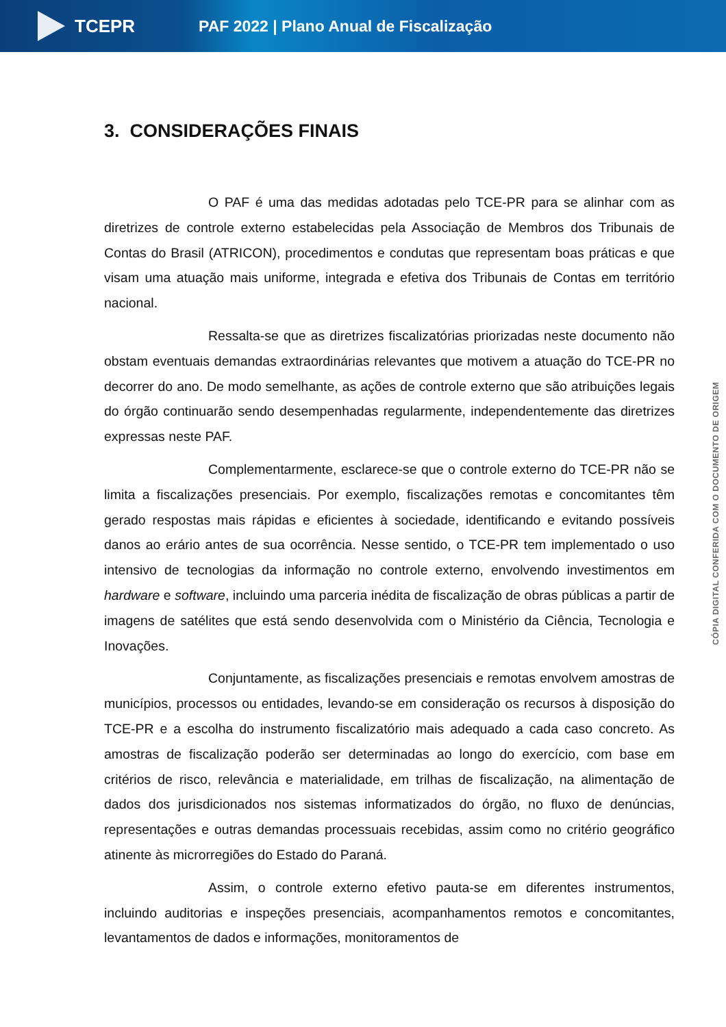TCEPR
PAF 2022 | Plano Anual de Fiscalização
3. CONSIDERAÇÕES FINAIS
O PAF é uma das medidas adotadas pelo TCE-PR para se alinhar com as diretrizes de controle externo estabelecidas pela Associação de Membros dos Tribunais de Contas do Brasil (ATRICON), procedimentos e condutas que representam boas práticas e que visam uma atuação mais uniforme, integrada e efetiva dos Tribunais de Contas em território nacional.
Ressalta-se que as diretrizes fiscalizatórias priorizadas neste documento não obstam eventuais demandas extraordinárias relevantes que motivem a atuação do TCE-PR no decorrer do ano. De modo semelhante, as ações de controle externo que são atribuições legais do órgão continuarão sendo desempenhadas regularmente, independentemente das diretrizes expressas neste PAF.
Complementarmente, esclarece-se que o controle externo do TCE-PR não se limita a fiscalizações presenciais. Por exemplo, fiscalizações remotas e concomitantes têm gerado respostas mais rápidas e eficientes à sociedade, identificando e evitando possíveis danos ao erário antes de sua ocorrência. Nesse sentido, o TCE-PR tem implementado o uso intensivo de tecnologias da informação no controle externo, envolvendo investimentos em hardware e software, incluindo uma parceria inédita de fiscalização de obras públicas a partir de imagens de satélites que está sendo desenvolvida com o Ministério da Ciência, Tecnologia e Inovações.
Conjuntamente, as fiscalizações presenciais e remotas envolvem amostras de municípios, processos ou entidades, levando-se em consideração os recursos à disposição do TCE-PR e a escolha do instrumento fiscalizatório mais adequado a cada caso concreto. As amostras de fiscalização poderão ser determinadas ao longo do exercício, com base em critérios de risco, relevância e materialidade, em trilhas de fiscalização, na alimentação de dados dos jurisdicionados nos sistemas informatizados do órgão, no fluxo de denúncias, representações e outras demandas processuais recebidas, assim como no critério geográfico atinente às microrregiões do Estado do Paraná.
Assim, o controle externo efetivo pauta-se em diferentes instrumentos, incluindo auditorias e inspeções presenciais, acompanhamentos remotos e concomitantes, levantamentos de dados e informações, monitoramentos de
CÓPIA DIGITAL CONFERIDA COM O DOCUMENTO DE ORIGEM